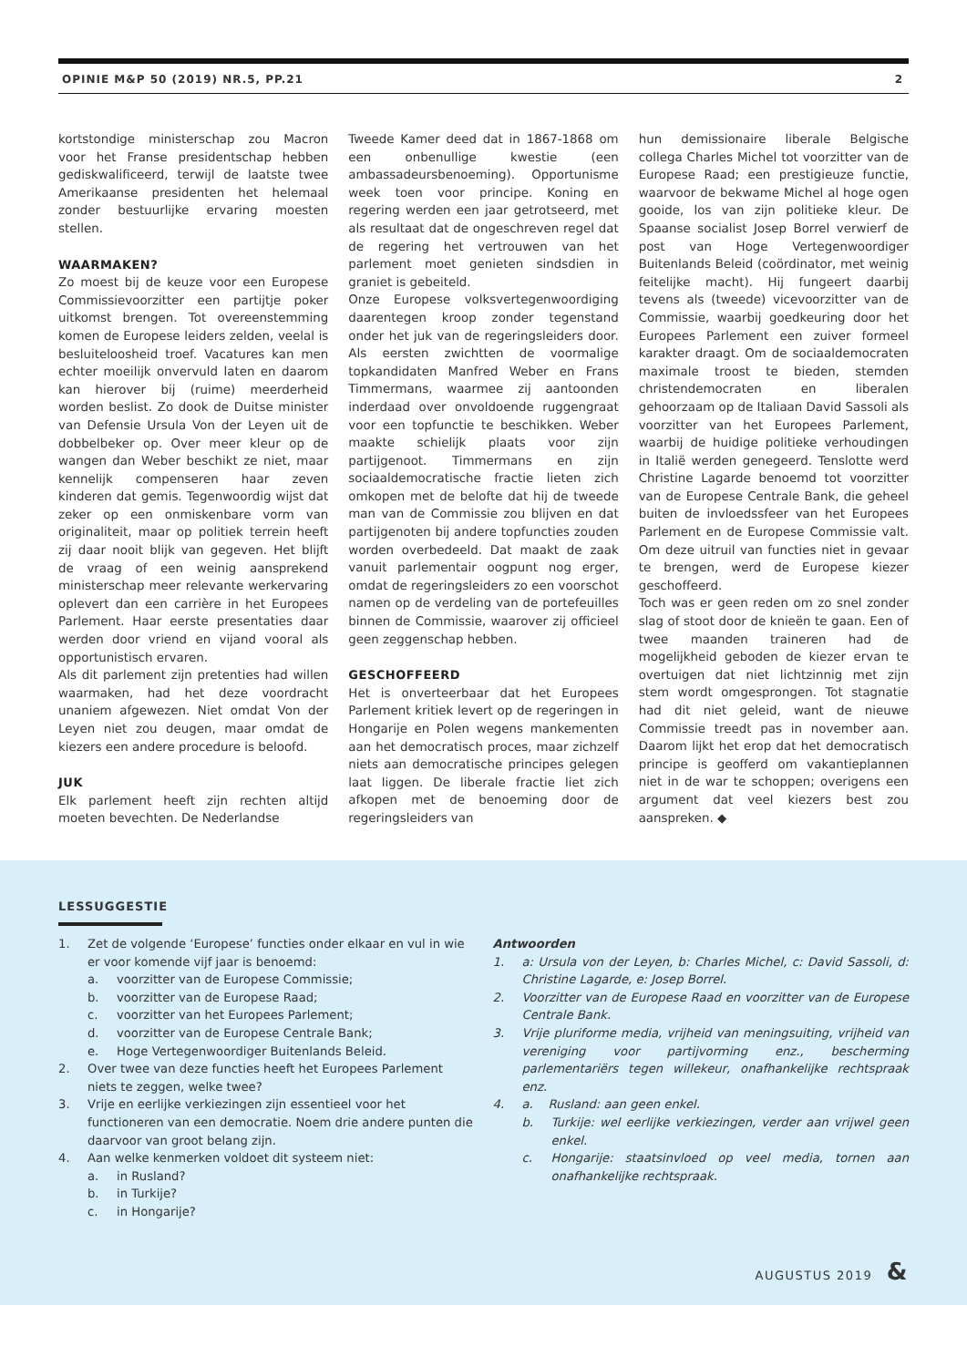OPINIE M&P 50 (2019) NR.5, PP.21 2
kortstondige ministerschap zou Macron voor het Franse presidentschap hebben gediskwalificeerd, terwijl de laatste twee Amerikaanse presidenten het helemaal zonder bestuurlijke ervaring moesten stellen.
WAARMAKEN?
Zo moest bij de keuze voor een Europese Commissievoorzitter een partijtje poker uitkomst brengen. Tot overeenstemming komen de Europese leiders zelden, veelal is besluiteloosheid troef. Vacatures kan men echter moeilijk onvervuld laten en daarom kan hierover bij (ruime) meerderheid worden beslist. Zo dook de Duitse minister van Defensie Ursula Von der Leyen uit de dobbelbeker op. Over meer kleur op de wangen dan Weber beschikt ze niet, maar kennelijk compenseren haar zeven kinderen dat gemis. Tegenwoordig wijst dat zeker op een onmiskenbare vorm van originaliteit, maar op politiek terrein heeft zij daar nooit blijk van gegeven. Het blijft de vraag of een weinig aansprekend ministerschap meer relevante werkervaring oplevert dan een carrière in het Europees Parlement. Haar eerste presentaties daar werden door vriend en vijand vooral als opportunistisch ervaren.
Als dit parlement zijn pretenties had willen waarmaken, had het deze voordracht unaniem afgewezen. Niet omdat Von der Leyen niet zou deugen, maar omdat de kiezers een andere procedure is beloofd.
JUK
Elk parlement heeft zijn rechten altijd moeten bevechten. De Nederlandse
Tweede Kamer deed dat in 1867-1868 om een onbenullige kwestie (een ambassadeursbenoeming). Opportunisme week toen voor principe. Koning en regering werden een jaar getrotseerd, met als resultaat dat de ongeschreven regel dat de regering het vertrouwen van het parlement moet genieten sindsdien in graniet is gebeiteld.
Onze Europese volksvertegenwoordiging daarentegen kroop zonder tegenstand onder het juk van de regeringsleiders door. Als eersten zwichtten de voormalige topkandidaten Manfred Weber en Frans Timmermans, waarmee zij aantoonden inderdaad over onvoldoende ruggengraat voor een topfunctie te beschikken. Weber maakte schielijk plaats voor zijn partijgenoot. Timmermans en zijn sociaaldemocratische fractie lieten zich omkopen met de belofte dat hij de tweede man van de Commissie zou blijven en dat partijgenoten bij andere topfuncties zouden worden overbedeeld. Dat maakt de zaak vanuit parlementair oogpunt nog erger, omdat de regeringsleiders zo een voorschot namen op de verdeling van de portefeuilles binnen de Commissie, waarover zij officieel geen zeggenschap hebben.
GESCHOFFEERD
Het is onverteerbaar dat het Europees Parlement kritiek levert op de regeringen in Hongarije en Polen wegens mankementen aan het democratisch proces, maar zichzelf niets aan democratische principes gelegen laat liggen. De liberale fractie liet zich afkopen met de benoeming door de regeringsleiders van
hun demissionaire liberale Belgische collega Charles Michel tot voorzitter van de Europese Raad; een prestigieuze functie, waarvoor de bekwame Michel al hoge ogen gooide, los van zijn politieke kleur. De Spaanse socialist Josep Borrel verwierf de post van Hoge Vertegenwoordiger Buitenlands Beleid (coördinator, met weinig feitelijke macht). Hij fungeert daarbij tevens als (tweede) vicevoorzitter van de Commissie, waarbij goedkeuring door het Europees Parlement een zuiver formeel karakter draagt. Om de sociaaldemocraten maximale troost te bieden, stemden christendemocraten en liberalen gehoorzaam op de Italiaan David Sassoli als voorzitter van het Europees Parlement, waarbij de huidige politieke verhoudingen in Italië werden genegeerd. Tenslotte werd Christine Lagarde benoemd tot voorzitter van de Europese Centrale Bank, die geheel buiten de invloedssfeer van het Europees Parlement en de Europese Commissie valt. Om deze uitruil van functies niet in gevaar te brengen, werd de Europese kiezer geschoffeerd.
Toch was er geen reden om zo snel zonder slag of stoot door de knieën te gaan. Een of twee maanden traineren had de mogelijkheid geboden de kiezer ervan te overtuigen dat niet lichtzinnig met zijn stem wordt omgesprongen. Tot stagnatie had dit niet geleid, want de nieuwe Commissie treedt pas in november aan. Daarom lijkt het erop dat het democratisch principe is geofferd om vakantieplannen niet in de war te schoppen; overigens een argument dat veel kiezers best zou aanspreken. ◆
LESSUGGESTIE
1. Zet de volgende ‘Europese’ functies onder elkaar en vul in wie er voor komende vijf jaar is benoemd:
a. voorzitter van de Europese Commissie;
b. voorzitter van de Europese Raad;
c. voorzitter van het Europees Parlement;
d. voorzitter van de Europese Centrale Bank;
e. Hoge Vertegenwoordiger Buitenlands Beleid.
2. Over twee van deze functies heeft het Europees Parlement niets te zeggen, welke twee?
3. Vrije en eerlijke verkiezingen zijn essentieel voor het functioneren van een democratie. Noem drie andere punten die daarvoor van groot belang zijn.
4. Aan welke kenmerken voldoet dit systeem niet:
a. in Rusland?
b. in Turkije?
c. in Hongarije?
Antwoorden
1. a: Ursula von der Leyen, b: Charles Michel, c: David Sassoli, d: Christine Lagarde, e: Josep Borrel.
2. Voorzitter van de Europese Raad en voorzitter van de Europese Centrale Bank.
3. Vrije pluriforme media, vrijheid van meningsuiting, vrijheid van vereniging voor partijvorming enz., bescherming parlementariërs tegen willekeur, onafhankelijke rechtspraak enz.
4. a. Rusland: aan geen enkel.
b. Turkije: wel eerlijke verkiezingen, verder aan vrijwel geen enkel.
c. Hongarije: staatsinvloed op veel media, tornen aan onafhankelijke rechtspraak.
AUGUSTUS 2019 &